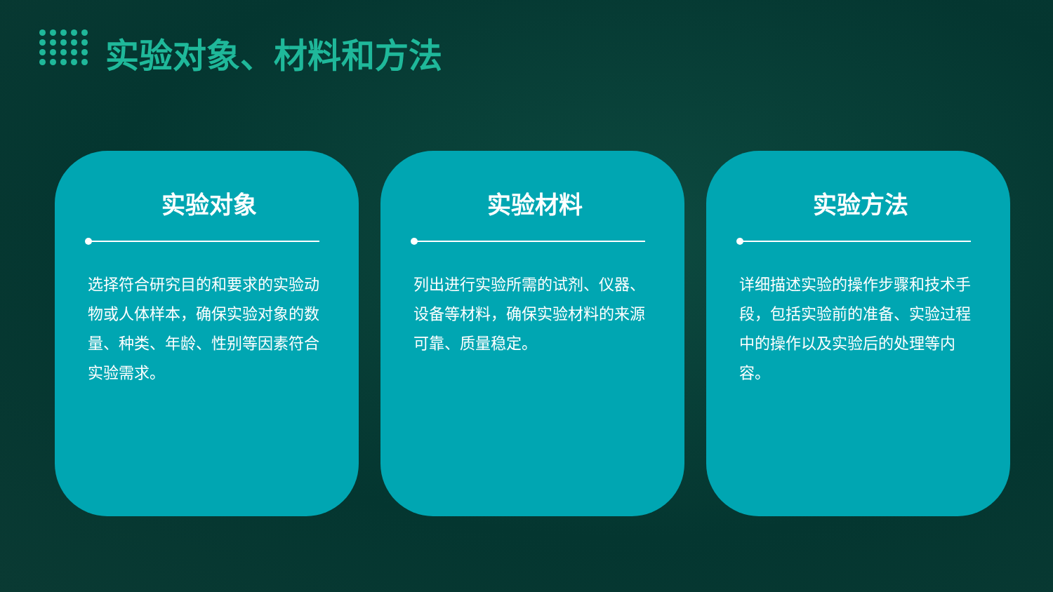实验对象、材料和方法
实验对象
选择符合研究目的和要求的实验动物或人体样本，确保实验对象的数量、种类、年龄、性别等因素符合实验需求。
实验材料
列出进行实验所需的试剂、仪器、设备等材料，确保实验材料的来源可靠、质量稳定。
实验方法
详细描述实验的操作步骤和技术手段，包括实验前的准备、实验过程中的操作以及实验后的处理等内容。